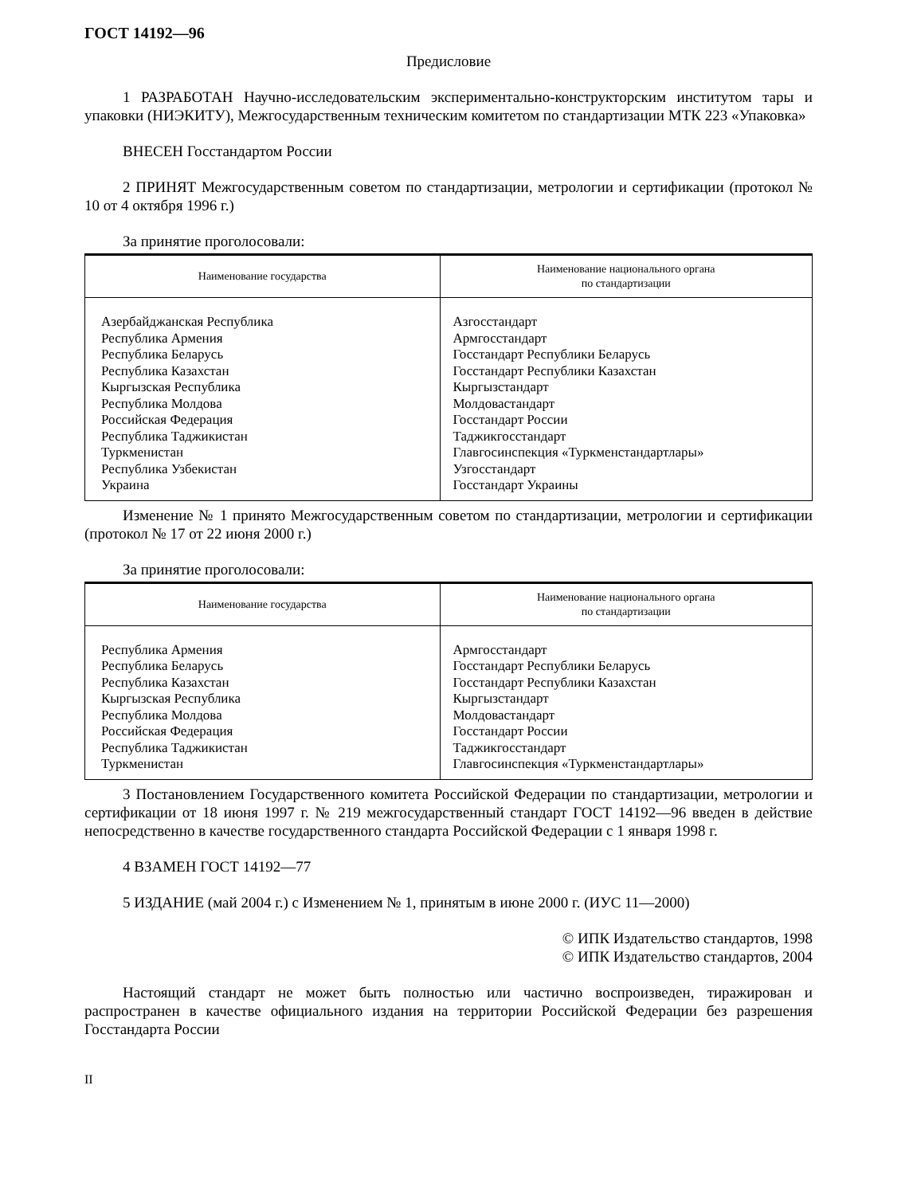ГОСТ 14192—96
Предисловие
1 РАЗРАБОТАН Научно-исследовательским экспериментально-конструкторским институтом тары и упаковки (НИЭКИТУ), Межгосударственным техническим комитетом по стандартизации МТК 223 «Упаковка»
ВНЕСЕН Госстандартом России
2 ПРИНЯТ Межгосударственным советом по стандартизации, метрологии и сертификации (протокол № 10 от 4 октября 1996 г.)
За принятие проголосовали:
| Наименование государства | Наименование национального органа по стандартизации |
| --- | --- |
| Азербайджанская Республика Республика Армения Республика Беларусь Республика Казахстан Кыргызская Республика Республика Молдова Российская Федерация Республика Таджикистан Туркменистан Республика Узбекистан Украина | Азгосстандарт Армгосстандарт Госстандарт Республики Беларусь Госстандарт Республики Казахстан Кыргызстандарт Молдовастандарт Госстандарт России Таджикгосстандарт Главгосинспекция «Туркменстандартлары» Узгосстандарт Госстандарт Украины |
Изменение № 1 принято Межгосударственным советом по стандартизации, метрологии и сертификации (протокол № 17 от 22 июня 2000 г.)
За принятие проголосовали:
| Наименование государства | Наименование национального органа по стандартизации |
| --- | --- |
| Республика Армения Республика Беларусь Республика Казахстан Кыргызская Республика Республика Молдова Российская Федерация Республика Таджикистан Туркменистан | Армгосстандарт Госстандарт Республики Беларусь Госстандарт Республики Казахстан Кыргызстандарт Молдовастандарт Госстандарт России Таджикгосстандарт Главгосинспекция «Туркменстандартлары» |
3 Постановлением Государственного комитета Российской Федерации по стандартизации, метрологии и сертификации от 18 июня 1997 г. № 219 межгосударственный стандарт ГОСТ 14192—96 введен в действие непосредственно в качестве государственного стандарта Российской Федерации с 1 января 1998 г.
4 ВЗАМЕН ГОСТ 14192—77
5 ИЗДАНИЕ (май 2004 г.) с Изменением № 1, принятым в июне 2000 г. (ИУС 11—2000)
© ИПК Издательство стандартов, 1998
© ИПК Издательство стандартов, 2004
Настоящий стандарт не может быть полностью или частично воспроизведен, тиражирован и распространен в качестве официального издания на территории Российской Федерации без разрешения Госстандарта России
II